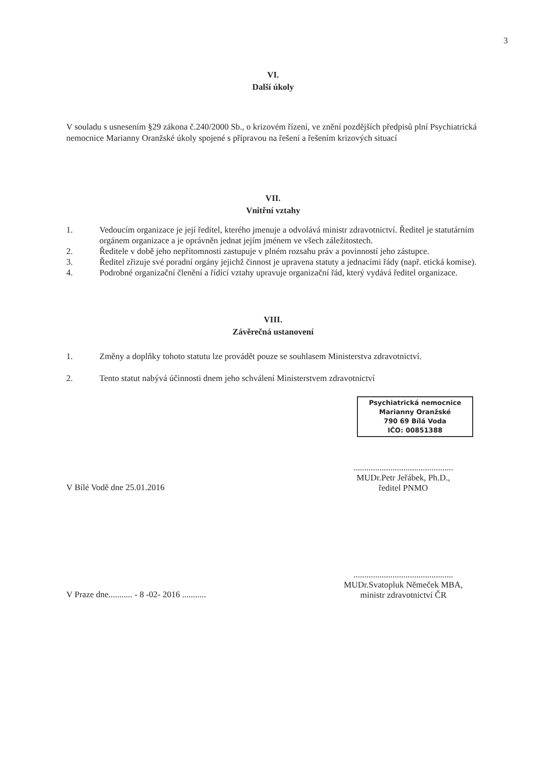3
VI.
Další úkoly
V souladu s usnesením §29 zákona č.240/2000 Sb., o krizovém řízení, ve znění pozdějších předpisů plní Psychiatrická nemocnice Marianny Oranžské úkoly spojené s přípravou na řešení a řešením krizových situací
VII.
Vnitřní vztahy
1. Vedoucím organizace je její ředitel, kterého jmenuje a odvolává ministr zdravotnictví. Ředitel je statutárním orgánem organizace a je oprávněn jednat jejím jménem ve všech záležitostech.
2. Ředitele v době jeho nepřítomnosti zastupuje v plném rozsahu práv a povinností jeho zástupce.
3. Ředitel zřizuje své poradní orgány jejichž činnost je upravena statuty a jednacími řády (např. etická komise).
4. Podrobné organizační členění a řídící vztahy upravuje organizační řád, který vydává ředitel organizace.
VIII.
Závěrečná ustanovení
1. Změny a doplňky tohoto statutu lze provádět pouze se souhlasem Ministerstva zdravotnictví.
2. Tento statut nabývá účinnosti dnem jeho schválení Ministerstvem zdravotnictví
Psychiatrická nemocnice
Marianny Oranžské
790 69 Bílá Voda
IČO: 00851388
V Bílé Vodě dne 25.01.2016
..............................................
MUDr.Petr Jeřábek, Ph.D.,
ředitel PNMO
V Praze dne........... - 8 -02- 2016 ...........
..............................................
MUDr.Svatopluk Němeček MBA,
ministr zdravotnictví ČR